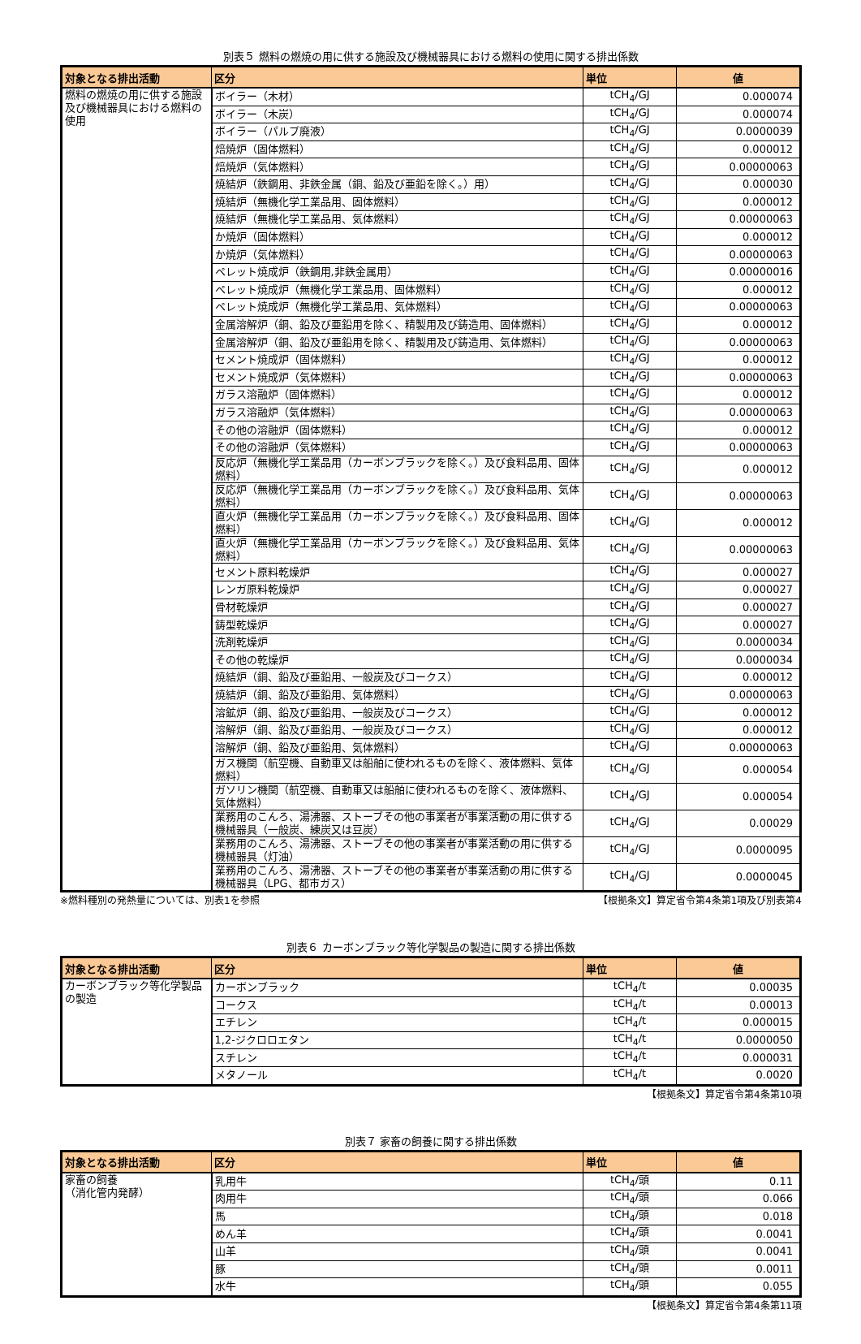別表５ 燃料の燃焼の用に供する施設及び機械器具における燃料の使用に関する排出係数
| 対象となる排出活動 | 区分 | 単位 | 値 |
| --- | --- | --- | --- |
| 燃料の燃焼の用に供する施設及び機械器具における燃料の使用 | ボイラー（木材） | tCH<sub>4</sub>/GJ | 0.000074 |
| | ボイラー（木炭） | tCH<sub>4</sub>/GJ | 0.000074 |
| | ボイラー（パルプ廃液） | tCH<sub>4</sub>/GJ | 0.0000039 |
| | 焙焼炉（固体燃料） | tCH<sub>4</sub>/GJ | 0.000012 |
| | 焙焼炉（気体燃料） | tCH<sub>4</sub>/GJ | 0.00000063 |
| | 焼結炉（鉄鋼用、非鉄金属（銅、鉛及び亜鉛を除く。）用） | tCH<sub>4</sub>/GJ | 0.000030 |
| | 焼結炉（無機化学工業品用、固体燃料） | tCH<sub>4</sub>/GJ | 0.000012 |
| | 焼結炉（無機化学工業品用、気体燃料） | tCH<sub>4</sub>/GJ | 0.00000063 |
| | か焼炉（固体燃料） | tCH<sub>4</sub>/GJ | 0.000012 |
| | か焼炉（気体燃料） | tCH<sub>4</sub>/GJ | 0.00000063 |
| | ペレット焼成炉（鉄鋼用,非鉄金属用） | tCH<sub>4</sub>/GJ | 0.00000016 |
| | ペレット焼成炉（無機化学工業品用、固体燃料） | tCH<sub>4</sub>/GJ | 0.000012 |
| | ペレット焼成炉（無機化学工業品用、気体燃料） | tCH<sub>4</sub>/GJ | 0.00000063 |
| | 金属溶解炉（銅、鉛及び亜鉛用を除く、精製用及び鋳造用、固体燃料） | tCH<sub>4</sub>/GJ | 0.000012 |
| | 金属溶解炉（銅、鉛及び亜鉛用を除く、精製用及び鋳造用、気体燃料） | tCH<sub>4</sub>/GJ | 0.00000063 |
| | セメント焼成炉（固体燃料） | tCH<sub>4</sub>/GJ | 0.000012 |
| | セメント焼成炉（気体燃料） | tCH<sub>4</sub>/GJ | 0.00000063 |
| | ガラス溶融炉（固体燃料） | tCH<sub>4</sub>/GJ | 0.000012 |
| | ガラス溶融炉（気体燃料） | tCH<sub>4</sub>/GJ | 0.00000063 |
| | その他の溶融炉（固体燃料） | tCH<sub>4</sub>/GJ | 0.000012 |
| | その他の溶融炉（気体燃料） | tCH<sub>4</sub>/GJ | 0.00000063 |
| | 反応炉（無機化学工業品用（カーボンブラックを除く。）及び食料品用、固体燃料） | tCH<sub>4</sub>/GJ | 0.000012 |
| | 反応炉（無機化学工業品用（カーボンブラックを除く。）及び食料品用、気体燃料） | tCH<sub>4</sub>/GJ | 0.00000063 |
| | 直火炉（無機化学工業品用（カーボンブラックを除く。）及び食料品用、固体燃料） | tCH<sub>4</sub>/GJ | 0.000012 |
| | 直火炉（無機化学工業品用（カーボンブラックを除く。）及び食料品用、気体燃料） | tCH<sub>4</sub>/GJ | 0.00000063 |
| | セメント原料乾燥炉 | tCH<sub>4</sub>/GJ | 0.000027 |
| | レンガ原料乾燥炉 | tCH<sub>4</sub>/GJ | 0.000027 |
| | 骨材乾燥炉 | tCH<sub>4</sub>/GJ | 0.000027 |
| | 鋳型乾燥炉 | tCH<sub>4</sub>/GJ | 0.000027 |
| | 洗剤乾燥炉 | tCH<sub>4</sub>/GJ | 0.0000034 |
| | その他の乾燥炉 | tCH<sub>4</sub>/GJ | 0.0000034 |
| | 焼結炉（銅、鉛及び亜鉛用、一般炭及びコークス） | tCH<sub>4</sub>/GJ | 0.000012 |
| | 焼結炉（銅、鉛及び亜鉛用、気体燃料） | tCH<sub>4</sub>/GJ | 0.00000063 |
| | 溶鉱炉（銅、鉛及び亜鉛用、一般炭及びコークス） | tCH<sub>4</sub>/GJ | 0.000012 |
| | 溶解炉（銅、鉛及び亜鉛用、一般炭及びコークス） | tCH<sub>4</sub>/GJ | 0.000012 |
| | 溶解炉（銅、鉛及び亜鉛用、気体燃料） | tCH<sub>4</sub>/GJ | 0.00000063 |
| | ガス機関（航空機、自動車又は船舶に使われるものを除く、液体燃料、気体燃料） | tCH<sub>4</sub>/GJ | 0.000054 |
| | ガソリン機関（航空機、自動車又は船舶に使われるものを除く、液体燃料、気体燃料） | tCH<sub>4</sub>/GJ | 0.000054 |
| | 業務用のこんろ、湯沸器、ストーブその他の事業者が事業活動の用に供する機械器具（一般炭、練炭又は豆炭） | tCH<sub>4</sub>/GJ | 0.00029 |
| | 業務用のこんろ、湯沸器、ストーブその他の事業者が事業活動の用に供する機械器具（灯油） | tCH<sub>4</sub>/GJ | 0.0000095 |
| | 業務用のこんろ、湯沸器、ストーブその他の事業者が事業活動の用に供する機械器具（LPG、都市ガス） | tCH<sub>4</sub>/GJ | 0.0000045 |
※燃料種別の発熱量については、別表1を参照 【根拠条文】算定省令第4条第1項及び別表第4
別表６ カーボンブラック等化学製品の製造に関する排出係数
| 対象となる排出活動 | 区分 | 単位 | 値 |
| --- | --- | --- | --- |
| カーボンブラック等化学製品の製造 | カーボンブラック | tCH<sub>4</sub>/t | 0.00035 |
| | コークス | tCH<sub>4</sub>/t | 0.00013 |
| | エチレン | tCH<sub>4</sub>/t | 0.000015 |
| | 1,2-ジクロロエタン | tCH<sub>4</sub>/t | 0.0000050 |
| | スチレン | tCH<sub>4</sub>/t | 0.000031 |
| | メタノール | tCH<sub>4</sub>/t | 0.0020 |
【根拠条文】算定省令第4条第10項
別表７ 家畜の飼養に関する排出係数
| 対象となる排出活動 | 区分 | 単位 | 値 |
| --- | --- | --- | --- |
| 家畜の飼養 （消化管内発酵） | 乳用牛 | tCH<sub>4</sub>/頭 | 0.11 |
| | 肉用牛 | tCH<sub>4</sub>/頭 | 0.066 |
| | 馬 | tCH<sub>4</sub>/頭 | 0.018 |
| | めん羊 | tCH<sub>4</sub>/頭 | 0.0041 |
| | 山羊 | tCH<sub>4</sub>/頭 | 0.0041 |
| | 豚 | tCH<sub>4</sub>/頭 | 0.0011 |
| | 水牛 | tCH<sub>4</sub>/頭 | 0.055 |
【根拠条文】算定省令第4条第11項